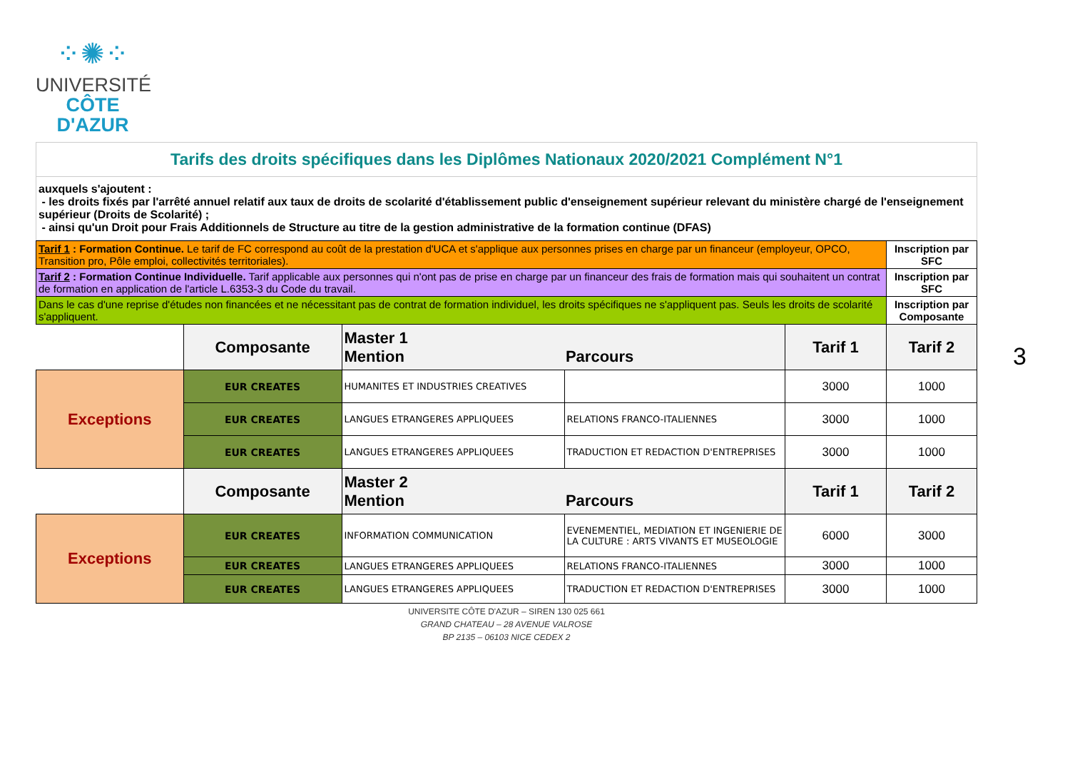⁘✺⁘
UNIVERSITÉ
CÔTE D'AZUR
Tarifs des droits spécifiques dans les Diplômes Nationaux 2020/2021 Complément N°1
auxquels s'ajoutent :
- les droits fixés par l'arrêté annuel relatif aux taux de droits de scolarité d'établissement public d'enseignement supérieur relevant du ministère chargé de l'enseignement supérieur (Droits de Scolarité) ;
- ainsi qu'un Droit pour Frais Additionnels de Structure au titre de la gestion administrative de la formation continue (DFAS)
| Tarif 1 : Formation Continue. Le tarif de FC correspond au coût de la prestation d'UCA et s'applique aux personnes prises en charge par un financeur (employeur, OPCO, Transition pro, Pôle emploi, collectivités territoriales). | | | | | Inscription par SFC |
| Tarif 2 : Formation Continue Individuelle. Tarif applicable aux personnes qui n'ont pas de prise en charge par un financeur des frais de formation mais qui souhaitent un contrat de formation en application de l'article L.6353-3 du Code du travail. | | | | | Inscription par SFC |
| Dans le cas d'une reprise d'études non financées et ne nécessitant pas de contrat de formation individuel, les droits spécifiques ne s'appliquent pas. Seuls les droits de scolarité s'appliquent. | | | | | Inscription par Composante |
| | Composante | Master 1 Mention Parcours | | Tarif 1 | Tarif 2 |
| Exceptions | EUR CREATES | HUMANITES ET INDUSTRIES CREATIVES | | 3000 | 1000 |
| | EUR CREATES | LANGUES ETRANGERES APPLIQUEES | RELATIONS FRANCO-ITALIENNES | 3000 | 1000 |
| | EUR CREATES | LANGUES ETRANGERES APPLIQUEES | TRADUCTION ET REDACTION D'ENTREPRISES | 3000 | 1000 |
| | Composante | Master 2 Mention Parcours | | Tarif 1 | Tarif 2 |
| Exceptions | EUR CREATES | INFORMATION COMMUNICATION | EVENEMENTIEL, MEDIATION ET INGENIERIE DE LA CULTURE : ARTS VIVANTS ET MUSEOLOGIE | 6000 | 3000 |
| | EUR CREATES | LANGUES ETRANGERES APPLIQUEES | RELATIONS FRANCO-ITALIENNES | 3000 | 1000 |
| | EUR CREATES | LANGUES ETRANGERES APPLIQUEES | TRADUCTION ET REDACTION D'ENTREPRISES | 3000 | 1000 |
UNIVERSITE CÔTE D'AZUR – SIREN 130 025 661
GRAND CHATEAU – 28 AVENUE VALROSE
BP 2135 – 06103 NICE CEDEX 2
3